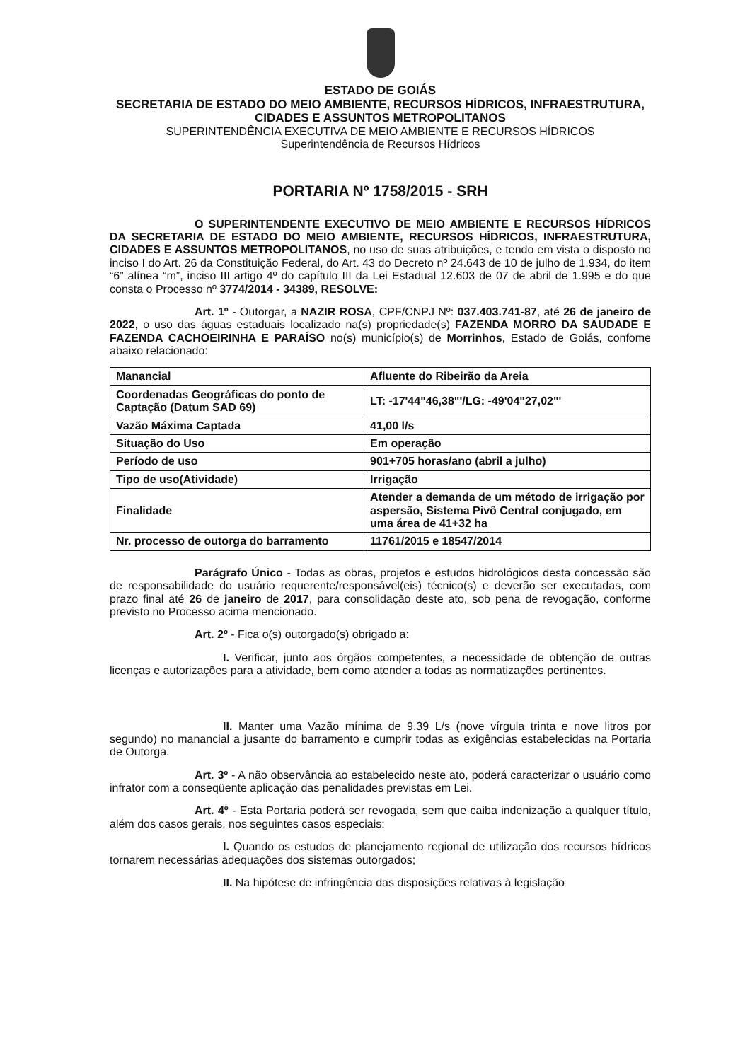ESTADO DE GOIÁS
SECRETARIA DE ESTADO DO MEIO AMBIENTE, RECURSOS HÍDRICOS, INFRAESTRUTURA, CIDADES E ASSUNTOS METROPOLITANOS
SUPERINTENDÊNCIA EXECUTIVA DE MEIO AMBIENTE E RECURSOS HÍDRICOS
Superintendência de Recursos Hídricos
PORTARIA Nº 1758/2015 - SRH
O SUPERINTENDENTE EXECUTIVO DE MEIO AMBIENTE E RECURSOS HÍDRICOS DA SECRETARIA DE ESTADO DO MEIO AMBIENTE, RECURSOS HÍDRICOS, INFRAESTRUTURA, CIDADES E ASSUNTOS METROPOLITANOS, no uso de suas atribuições, e tendo em vista o disposto no inciso I do Art. 26 da Constituição Federal, do Art. 43 do Decreto nº 24.643 de 10 de julho de 1.934, do item “6” alínea “m”, inciso III artigo 4º do capítulo III da Lei Estadual 12.603 de 07 de abril de 1.995 e do que consta o Processo nº 3774/2014 - 34389, RESOLVE:
Art. 1º - Outorgar, a NAZIR ROSA, CPF/CNPJ Nº: 037.403.741-87, até 26 de janeiro de 2022, o uso das águas estaduais localizado na(s) propriedade(s) FAZENDA MORRO DA SAUDADE E FAZENDA CACHOEIRINHA E PARAÍSO no(s) município(s) de Morrinhos, Estado de Goiás, confome abaixo relacionado:
| Manancial | Afluente do Ribeirão da Areia |
| Coordenadas Geográficas do ponto de Captação (Datum SAD 69) | LT: -17'44"46,38"'/LG: -49'04"27,02"' |
| Vazão Máxima Captada | 41,00 l/s |
| Situação do Uso | Em operação |
| Período de uso | 901+705 horas/ano (abril a julho) |
| Tipo de uso(Atividade) | Irrigação |
| Finalidade | Atender a demanda de um método de irrigação por aspersão, Sistema Pivô Central conjugado, em uma área de 41+32 ha |
| Nr. processo de outorga do barramento | 11761/2015 e 18547/2014 |
Parágrafo Único - Todas as obras, projetos e estudos hidrológicos desta concessão são de responsabilidade do usuário requerente/responsável(eis) técnico(s) e deverão ser executadas, com prazo final até 26 de janeiro de 2017, para consolidação deste ato, sob pena de revogação, conforme previsto no Processo acima mencionado.
Art. 2º - Fica o(s) outorgado(s) obrigado a:
I. Verificar, junto aos órgãos competentes, a necessidade de obtenção de outras licenças e autorizações para a atividade, bem como atender a todas as normatizações pertinentes.
II. Manter uma Vazão mínima de 9,39 L/s (nove vírgula trinta e nove litros por segundo) no manancial a jusante do barramento e cumprir todas as exigências estabelecidas na Portaria de Outorga.
Art. 3º - A não observância ao estabelecido neste ato, poderá caracterizar o usuário como infrator com a conseqüente aplicação das penalidades previstas em Lei.
Art. 4º - Esta Portaria poderá ser revogada, sem que caiba indenização a qualquer título, além dos casos gerais, nos seguintes casos especiais:
I. Quando os estudos de planejamento regional de utilização dos recursos hídricos tornarem necessárias adequações dos sistemas outorgados;
II. Na hipótese de infringência das disposições relativas à legislação